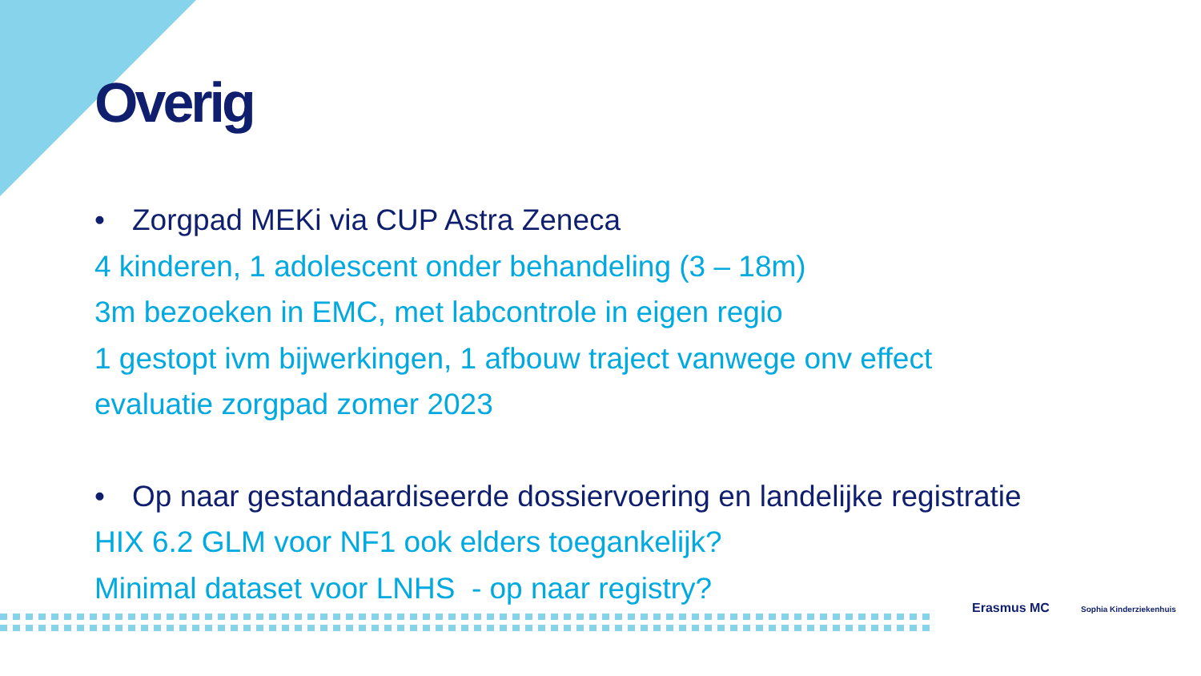Overig
• Zorgpad MEKi via CUP Astra Zeneca
4 kinderen, 1 adolescent onder behandeling (3 – 18m)
3m bezoeken in EMC, met labcontrole in eigen regio
1 gestopt ivm bijwerkingen, 1 afbouw traject vanwege onv effect
evaluatie zorgpad zomer 2023
• Op naar gestandaardiseerde dossiervoering en landelijke registratie
HIX 6.2 GLM voor NF1 ook elders toegankelijk?
Minimal dataset voor LNHS - op naar registry?
Erasmus MC Sophia Kinderziekenhuis